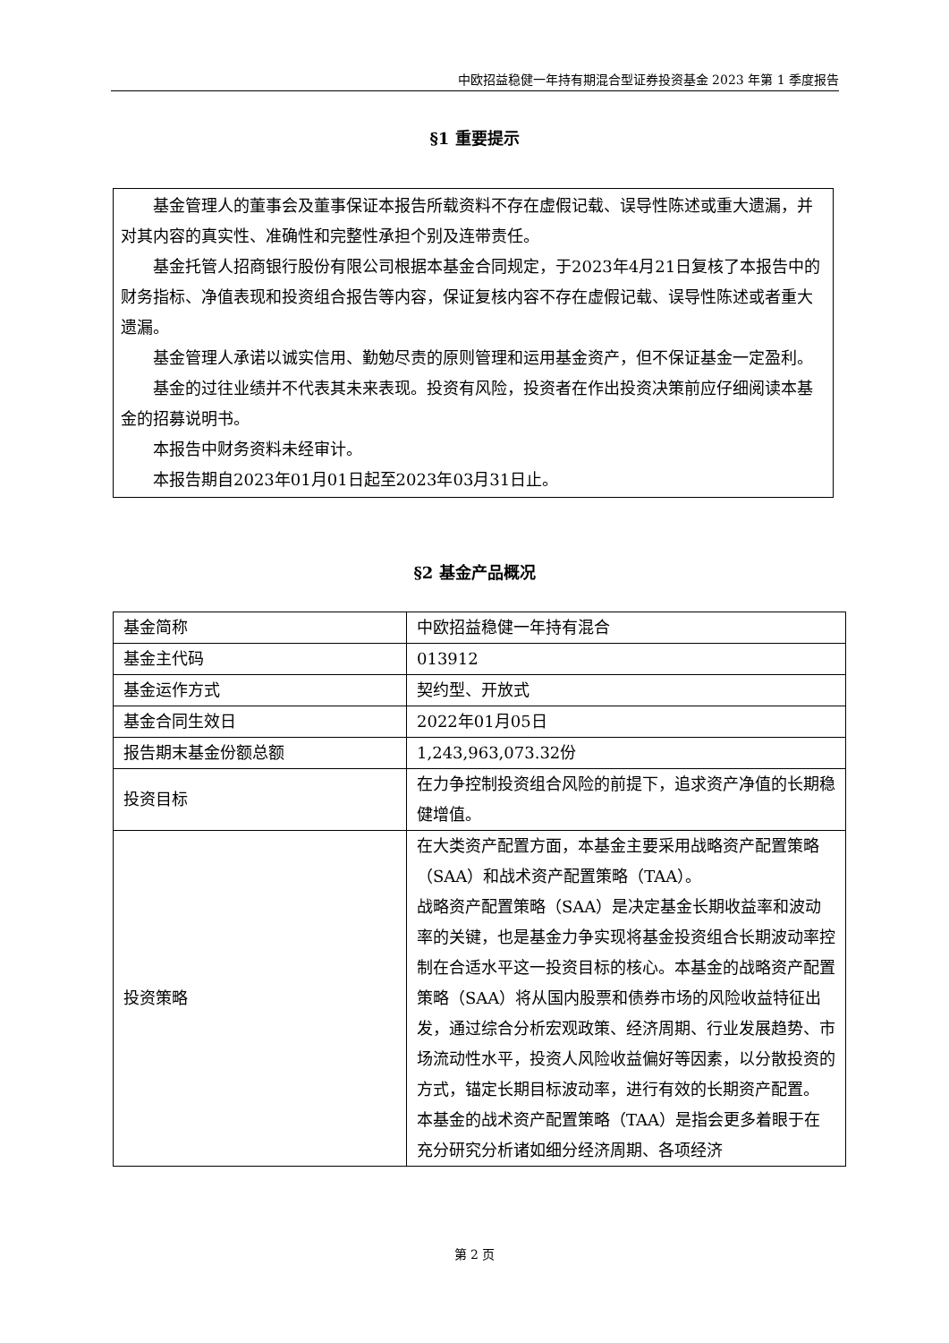中欧招益稳健一年持有期混合型证券投资基金 2023 年第 1 季度报告
§1 重要提示
基金管理人的董事会及董事保证本报告所载资料不存在虚假记载、误导性陈述或重大遗漏，并对其内容的真实性、准确性和完整性承担个别及连带责任。
基金托管人招商银行股份有限公司根据本基金合同规定，于2023年4月21日复核了本报告中的财务指标、净值表现和投资组合报告等内容，保证复核内容不存在虚假记载、误导性陈述或者重大遗漏。
基金管理人承诺以诚实信用、勤勉尽责的原则管理和运用基金资产，但不保证基金一定盈利。
基金的过往业绩并不代表其未来表现。投资有风险，投资者在作出投资决策前应仔细阅读本基金的招募说明书。
本报告中财务资料未经审计。
本报告期自2023年01月01日起至2023年03月31日止。
§2 基金产品概况
| 基金简称 | 中欧招益稳健一年持有混合 |
| 基金主代码 | 013912 |
| 基金运作方式 | 契约型、开放式 |
| 基金合同生效日 | 2022年01月05日 |
| 报告期末基金份额总额 | 1,243,963,073.32份 |
| 投资目标 | 在力争控制投资组合风险的前提下，追求资产净值的长期稳健增值。 |
| 投资策略 | 在大类资产配置方面，本基金主要采用战略资产配置策略（SAA）和战术资产配置策略（TAA）。 战略资产配置策略（SAA）是决定基金长期收益率和波动率的关键，也是基金力争实现将基金投资组合长期波动率控制在合适水平这一投资目标的核心。本基金的战略资产配置策略（SAA）将从国内股票和债券市场的风险收益特征出发，通过综合分析宏观政策、经济周期、行业发展趋势、市场流动性水平，投资人风险收益偏好等因素，以分散投资的方式，锚定长期目标波动率，进行有效的长期资产配置。 本基金的战术资产配置策略（TAA）是指会更多着眼于在充分研究分析诸如细分经济周期、各项经济 |
第 2 页